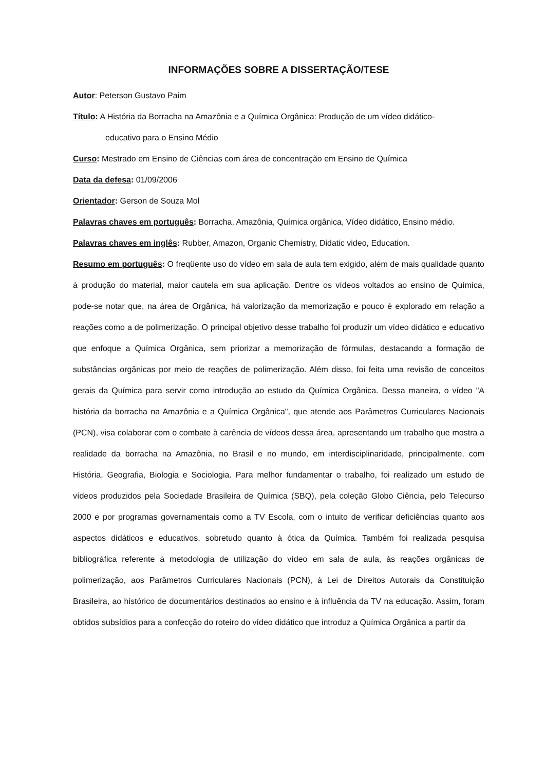INFORMAÇÕES SOBRE A DISSERTAÇÃO/TESE
Autor: Peterson Gustavo Paim
Título: A História da Borracha na Amazônia e a Química Orgânica: Produção de um vídeo didático-
educativo para o Ensino Médio
Curso: Mestrado em Ensino de Ciências com área de concentração em Ensino de Química
Data da defesa: 01/09/2006
Orientador: Gerson de Souza Mol
Palavras chaves em português: Borracha, Amazônia, Química orgânica, Vídeo didático, Ensino médio.
Palavras chaves em inglês: Rubber, Amazon, Organic Chemistry, Didatic video, Education.
Resumo em português: O freqüente uso do vídeo em sala de aula tem exigido, além de mais qualidade quanto à produção do material, maior cautela em sua aplicação. Dentre os vídeos voltados ao ensino de Química, pode-se notar que, na área de Orgânica, há valorização da memorização e pouco é explorado em relação a reações como a de polimerização. O principal objetivo desse trabalho foi produzir um vídeo didático e educativo que enfoque a Química Orgânica, sem priorizar a memorização de fórmulas, destacando a formação de substâncias orgânicas por meio de reações de polimerização. Além disso, foi feita uma revisão de conceitos gerais da Química para servir como introdução ao estudo da Química Orgânica. Dessa maneira, o vídeo "A história da borracha na Amazônia e a Química Orgânica", que atende aos Parâmetros Curriculares Nacionais (PCN), visa colaborar com o combate à carência de vídeos dessa área, apresentando um trabalho que mostra a realidade da borracha na Amazônia, no Brasil e no mundo, em interdisciplinaridade, principalmente, com História, Geografia, Biologia e Sociologia. Para melhor fundamentar o trabalho, foi realizado um estudo de vídeos produzidos pela Sociedade Brasileira de Química (SBQ), pela coleção Globo Ciência, pelo Telecurso 2000 e por programas governamentais como a TV Escola, com o intuito de verificar deficiências quanto aos aspectos didáticos e educativos, sobretudo quanto à ótica da Química. Também foi realizada pesquisa bibliográfica referente à metodologia de utilização do vídeo em sala de aula, às reações orgânicas de polimerização, aos Parâmetros Curriculares Nacionais (PCN), à Lei de Direitos Autorais da Constituição Brasileira, ao histórico de documentários destinados ao ensino e à influência da TV na educação. Assim, foram obtidos subsídios para a confecção do roteiro do vídeo didático que introduz a Química Orgânica a partir da